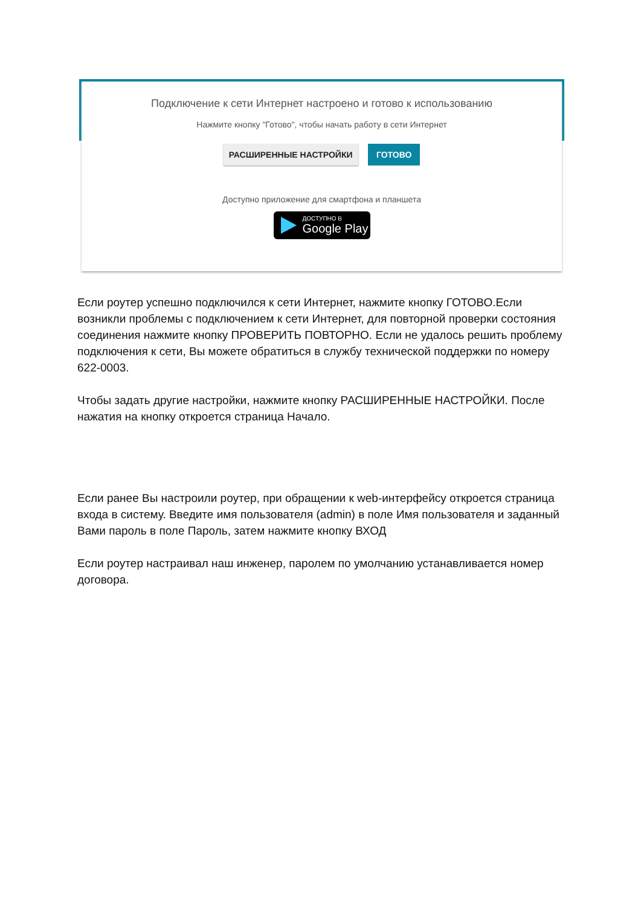Подключение к сети Интернет настроено и готово к использованию
Нажмите кнопку "Готово", чтобы начать работу в сети Интернет
РАСШИРЕННЫЕ НАСТРОЙКИ ГОТОВО
Доступно приложение для смартфона и планшета
ДОСТУПНО В Google Play
Если роутер успешно подключился к сети Интернет, нажмите кнопку ГОТОВО.Если возникли проблемы с подключением к сети Интернет, для повторной проверки состояния соединения нажмите кнопку ПРОВЕРИТЬ ПОВТОРНО. Если не удалось решить проблему подключения к сети, Вы можете обратиться в службу технической поддержки по номеру 622-0003.
Чтобы задать другие настройки, нажмите кнопку РАСШИРЕННЫЕ НАСТРОЙКИ. После нажатия на кнопку откроется страница Начало.
Если ранее Вы настроили роутер, при обращении к web-интерфейсу откроется страница входа в систему. Введите имя пользователя (admin) в поле Имя пользователя и заданный Вами пароль в поле Пароль, затем нажмите кнопку ВХОД
Если роутер настраивал наш инженер, паролем по умолчанию устанавливается номер договора.